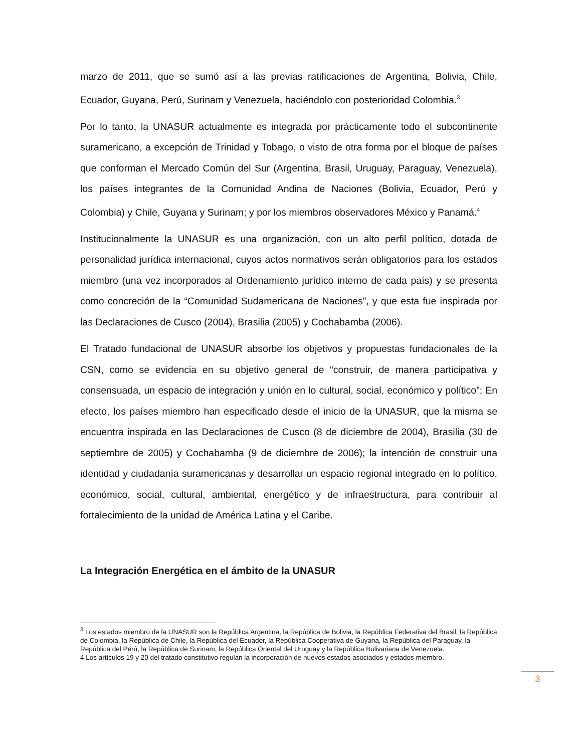marzo de 2011, que se sumó así a las previas ratificaciones de Argentina, Bolivia, Chile, Ecuador, Guyana, Perú, Surinam y Venezuela, haciéndolo con posterioridad Colombia.<sup>3</sup>
Por lo tanto, la UNASUR actualmente es integrada por prácticamente todo el subcontinente suramericano, a excepción de Trinidad y Tobago, o visto de otra forma por el bloque de países que conforman el Mercado Común del Sur (Argentina, Brasil, Uruguay, Paraguay, Venezuela), los países integrantes de la Comunidad Andina de Naciones (Bolivia, Ecuador, Perú y Colombia) y Chile, Guyana y Surinam; y por los miembros observadores México y Panamá.<sup>4</sup>
Institucionalmente la UNASUR es una organización, con un alto perfil político, dotada de personalidad jurídica internacional, cuyos actos normativos serán obligatorios para los estados miembro (una vez incorporados al Ordenamiento jurídico interno de cada país) y se presenta como concreción de la “Comunidad Sudamericana de Naciones”, y que esta fue inspirada por las Declaraciones de Cusco (2004), Brasilia (2005) y Cochabamba (2006).
El Tratado fundacional de UNASUR absorbe los objetivos y propuestas fundacionales de la CSN, como se evidencia en su objetivo general de “construir, de manera participativa y consensuada, un espacio de integración y unión en lo cultural, social, económico y político”; En efecto, los países miembro han especificado desde el inicio de la UNASUR, que la misma se encuentra inspirada en las Declaraciones de Cusco (8 de diciembre de 2004), Brasilia (30 de septiembre de 2005) y Cochabamba (9 de diciembre de 2006); la intención de construir una identidad y ciudadanía suramericanas y desarrollar un espacio regional integrado en lo político, económico, social, cultural, ambiental, energético y de infraestructura, para contribuir al fortalecimiento de la unidad de América Latina y el Caribe.
La Integración Energética en el ámbito de la UNASUR
<sup>3</sup> Los estados miembro de la UNASUR son la República Argentina, la República de Bolivia, la República Federativa del Brasil, la República de Colombia, la República de Chile, la República del Ecuador, la República Cooperativa de Guyana, la República del Paraguay, la República del Perú, la República de Surinam, la República Oriental del Uruguay y la República Bolivariana de Venezuela.
4 Los artículos 19 y 20 del tratado constitutivo regulan la incorporación de nuevos estados asociados y estados miembro.
3